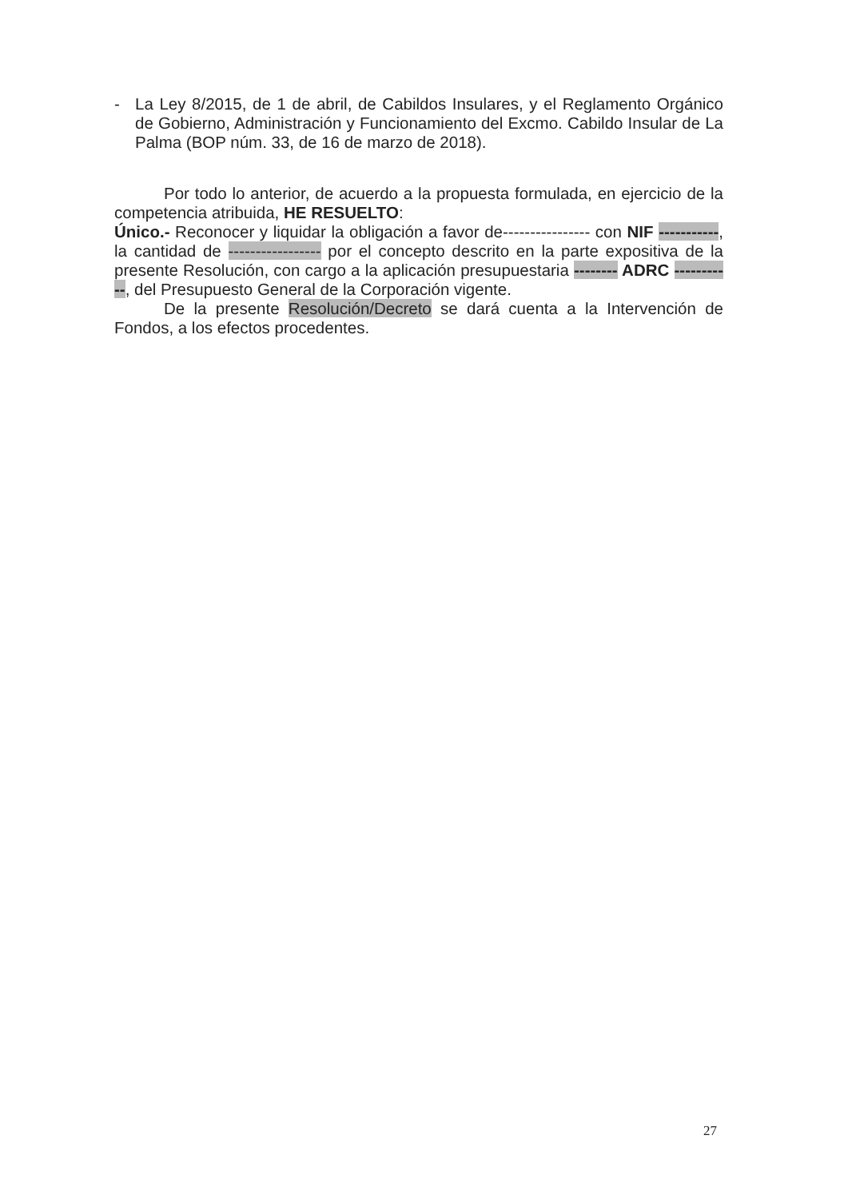- La Ley 8/2015, de 1 de abril, de Cabildos Insulares, y el Reglamento Orgánico de Gobierno, Administración y Funcionamiento del Excmo. Cabildo Insular de La Palma (BOP núm. 33, de 16 de marzo de 2018).
Por todo lo anterior, de acuerdo a la propuesta formulada, en ejercicio de la competencia atribuida, HE RESUELTO:
Único.- Reconocer y liquidar la obligación a favor de---------------- con NIF -----------, la cantidad de ----------------- por el concepto descrito en la parte expositiva de la presente Resolución, con cargo a la aplicación presupuestaria -------- ADRC -----------, del Presupuesto General de la Corporación vigente.
De la presente Resolución/Decreto se dará cuenta a la Intervención de Fondos, a los efectos procedentes.
27